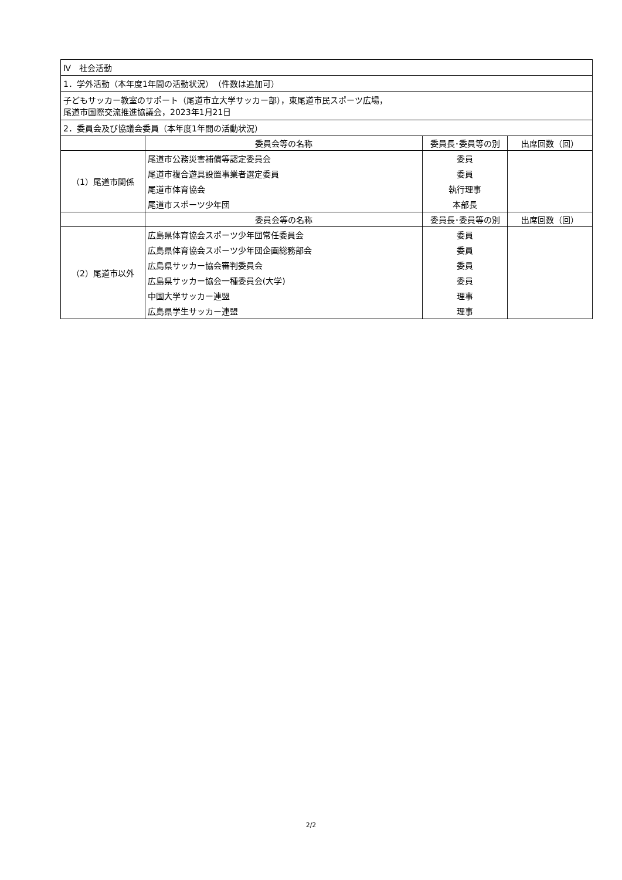| Ⅳ 社会活動 | | | |
| 1．学外活動（本年度1年間の活動状況） （件数は追加可） | | | |
| 子どもサッカー教室のサポート（尾道市立大学サッカー部），東尾道市民スポーツ広場， 尾道市国際交流推進協議会，2023年1月21日 | | | |
| 2．委員会及び協議会委員（本年度1年間の活動状況） | | | |
| | 委員会等の名称 | 委員長･委員等の別 | 出席回数（回） |
| （1）尾道市関係 | 尾道市公務災害補償等認定委員会 | 委員 | |
| | 尾道市複合遊具設置事業者選定委員 | 委員 | |
| | 尾道市体育協会 | 執行理事 | |
| | 尾道市スポーツ少年団 | 本部長 | |
| | 委員会等の名称 | 委員長･委員等の別 | 出席回数（回） |
| （2）尾道市以外 | 広島県体育協会スポーツ少年団常任委員会 | 委員 | |
| | 広島県体育協会スポーツ少年団企画総務部会 | 委員 | |
| | 広島県サッカー協会審判委員会 | 委員 | |
| | 広島県サッカー協会一種委員会(大学) | 委員 | |
| | 中国大学サッカー連盟 | 理事 | |
| | 広島県学生サッカー連盟 | 理事 | |
2/2